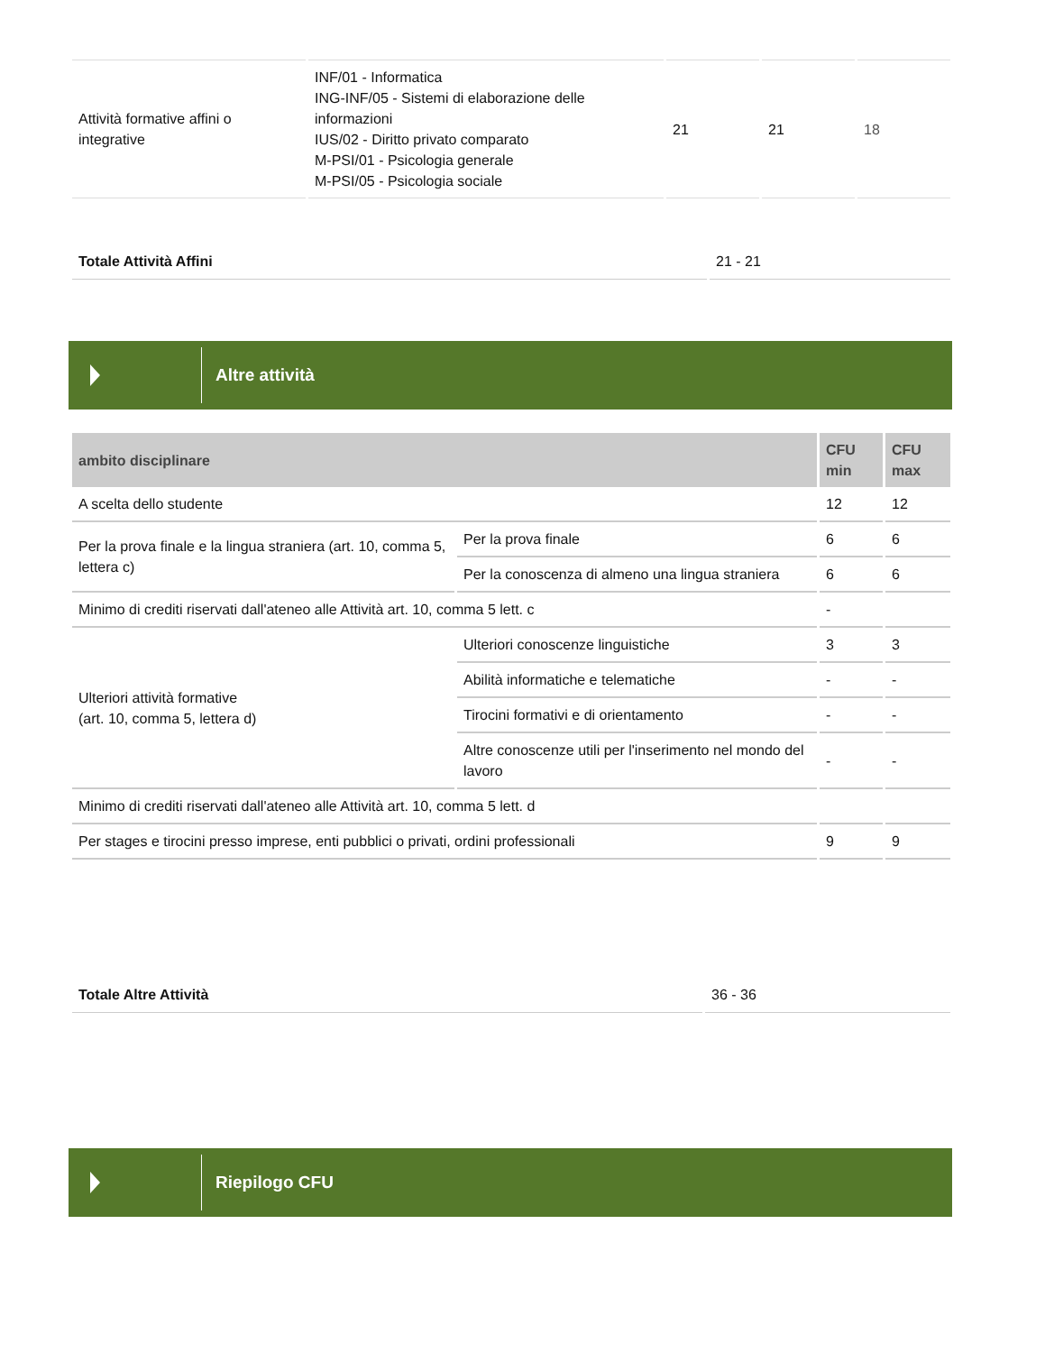| Attività formative affini o integrative | INF/01 - Informatica ING-INF/05 - Sistemi di elaborazione delle informazioni IUS/02 - Diritto privato comparato M-PSI/01 - Psicologia generale M-PSI/05 - Psicologia sociale | 21 | 21 | 18 |
| Totale Attività Affini | 21 - 21 |
Altre attività
| ambito disciplinare | | CFU min | CFU max |
| --- | --- | --- | --- |
| A scelta dello studente | | 12 | 12 |
| Per la prova finale e la lingua straniera (art. 10, comma 5, lettera c) | Per la prova finale | 6 | 6 |
| | Per la conoscenza di almeno una lingua straniera | 6 | 6 |
| Minimo di crediti riservati dall'ateneo alle Attività art. 10, comma 5 lett. c | | - | |
| Ulteriori attività formative (art. 10, comma 5, lettera d) | Ulteriori conoscenze linguistiche | 3 | 3 |
| | Abilità informatiche e telematiche | - | - |
| | Tirocini formativi e di orientamento | - | - |
| | Altre conoscenze utili per l'inserimento nel mondo del lavoro | - | - |
| Minimo di crediti riservati dall'ateneo alle Attività art. 10, comma 5 lett. d | | | |
| Per stages e tirocini presso imprese, enti pubblici o privati, ordini professionali | | 9 | 9 |
| Totale Altre Attività | 36 - 36 |
Riepilogo CFU